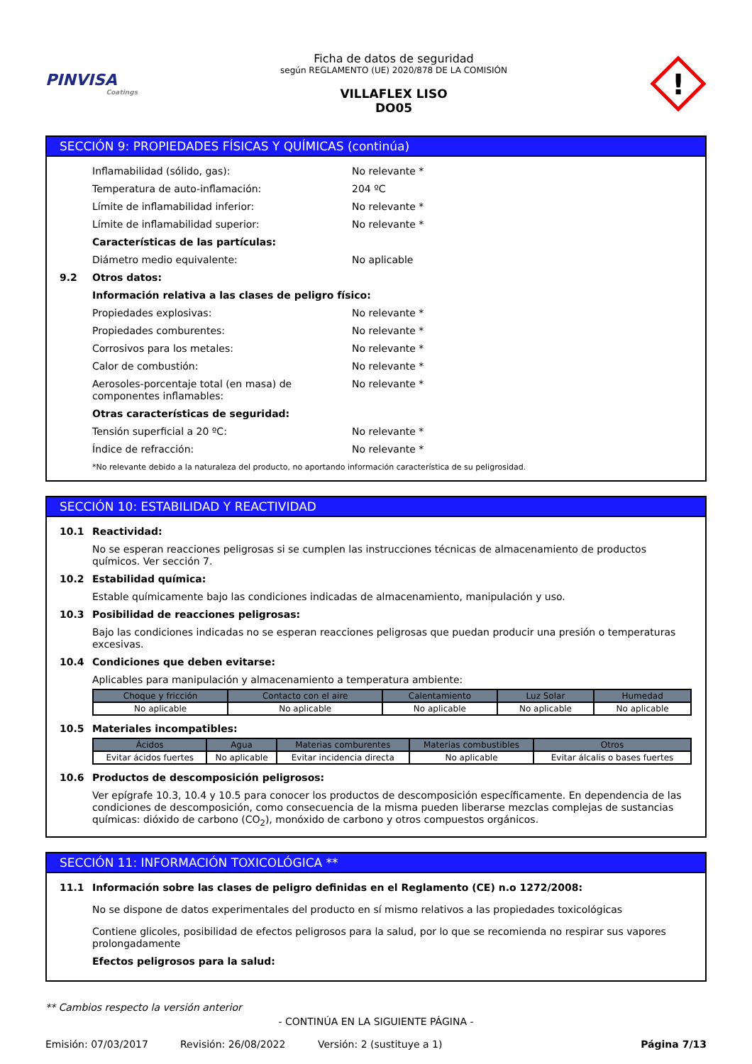PINVISA
Coatings
Ficha de datos de seguridad
según REGLAMENTO (UE) 2020/878 DE LA COMISIÓN
VILLAFLEX LISO
DO05
!
SECCIÓN 9: PROPIEDADES FÍSICAS Y QUÍMICAS (continúa)
Inflamabilidad (sólido, gas): No relevante *
Temperatura de auto-inflamación: 204 ºC
Límite de inflamabilidad inferior: No relevante *
Límite de inflamabilidad superior: No relevante *
Características de las partículas:
Diámetro medio equivalente: No aplicable
9.2
Otros datos:
Información relativa a las clases de peligro físico:
Propiedades explosivas: No relevante *
Propiedades comburentes: No relevante *
Corrosivos para los metales: No relevante *
Calor de combustión: No relevante *
Aerosoles-porcentaje total (en masa) de componentes inflamables:
No relevante *
Otras características de seguridad:
Tensión superficial a 20 ºC: No relevante *
Índice de refracción: No relevante *
*No relevante debido a la naturaleza del producto, no aportando información característica de su peligrosidad.
SECCIÓN 10: ESTABILIDAD Y REACTIVIDAD
10.1 Reactividad:
No se esperan reacciones peligrosas si se cumplen las instrucciones técnicas de almacenamiento de productos químicos. Ver sección 7.
10.2 Estabilidad química:
Estable químicamente bajo las condiciones indicadas de almacenamiento, manipulación y uso.
10.3 Posibilidad de reacciones peligrosas:
Bajo las condiciones indicadas no se esperan reacciones peligrosas que puedan producir una presión o temperaturas excesivas.
10.4 Condiciones que deben evitarse:
Aplicables para manipulación y almacenamiento a temperatura ambiente:
| Choque y fricción | Contacto con el aire | Calentamiento | Luz Solar | Humedad |
| --- | --- | --- | --- | --- |
| No aplicable | No aplicable | No aplicable | No aplicable | No aplicable |
10.5 Materiales incompatibles:
| Ácidos | Agua | Materias comburentes | Materias combustibles | Otros |
| --- | --- | --- | --- | --- |
| Evitar ácidos fuertes | No aplicable | Evitar incidencia directa | No aplicable | Evitar álcalis o bases fuertes |
10.6 Productos de descomposición peligrosos:
Ver epígrafe 10.3, 10.4 y 10.5 para conocer los productos de descomposición específicamente. En dependencia de las condiciones de descomposición, como consecuencia de la misma pueden liberarse mezclas complejas de sustancias químicas: dióxido de carbono (CO<sub>2</sub>), monóxido de carbono y otros compuestos orgánicos.
SECCIÓN 11: INFORMACIÓN TOXICOLÓGICA **
11.1 Información sobre las clases de peligro definidas en el Reglamento (CE) n.o 1272/2008:
No se dispone de datos experimentales del producto en sí mismo relativos a las propiedades toxicológicas
Contiene glicoles, posibilidad de efectos peligrosos para la salud, por lo que se recomienda no respirar sus vapores prolongadamente
Efectos peligrosos para la salud:
** Cambios respecto la versión anterior
- CONTINÚA EN LA SIGUIENTE PÁGINA -
Emisión: 07/03/2017 Revisión: 26/08/2022 Versión: 2 (sustituye a 1) Página 7/13